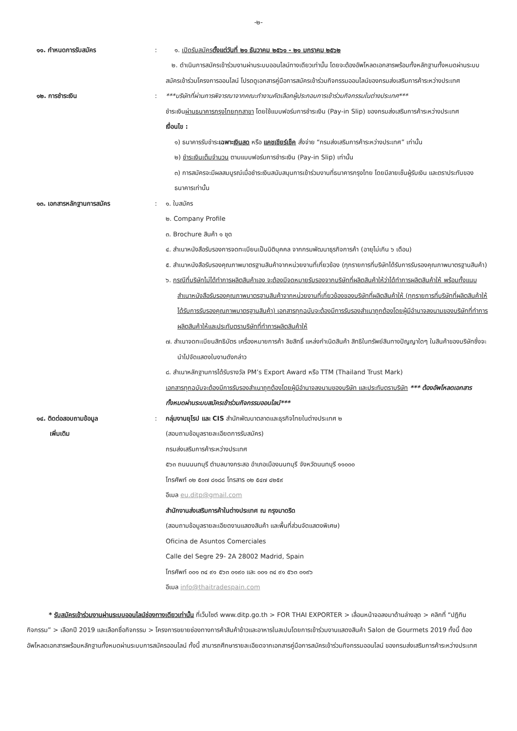-๒-
๑๑. กำหนดการรับสมัคร : ๑. เปิดรับสมัครตั้งแต่วันที่ ๒๑ ธันวาคม ๒๕๖๑ - ๒๑ มกราคม ๒๕๖๒
๒. ดำเนินการสมัครเข้าร่วมงานผ่านระบบออนไลน์ทางเดียวเท่านั้น โดยจะต้องอัพโหลดเอกสารพร้อมทั้งหลักฐานทั้งหมดผ่านระบบสมัครเข้าร่วมโครงการออนไลน์ โปรดดูเอกสารคู่มือการสมัครเข้าร่วมกิจกรรมออนไลน์ของกรมส่งเสริมการค้าระหว่างประเทศ
๑๒. การชำระเงิน : ***บริษัทที่ผ่านการพิจารณาจากคณะทำงานคัดเลือกผู้ประกอบการเข้าร่วมกิจกรรมในต่างประเทศ***
ชำระเงินผ่านธนาคารกรุงไทยทุกสาขา โดยใช้แบบฟอร์มการชำระเงิน (Pay-in Slip) ของกรมส่งเสริมการค้าระหว่างประเทศ
เงื่อนไข :
๑) ธนาคารรับชำระเฉพาะเงินสด หรือ แคชเชียร์เช็ค สั่งจ่าย “กรมส่งเสริมการค้าระหว่างประเทศ” เท่านั้น
๒) ชำระเงินเต็มจำนวน ตามแบบฟอร์มการชำระเงิน (Pay-in Slip) เท่านั้น
๓) การสมัครจะมีผลสมบูรณ์เมื่อชำระเงินสนับสนุนการเข้าร่วมงานที่ธนาคารกรุงไทย โดยมีลายเซ็นผู้รับเงิน และตราประทับของธนาคารเท่านั้น
๑๓. เอกสารหลักฐานการสมัคร : ๑. ใบสมัคร
๒. Company Profile
๓. Brochure สินค้า ๑ ชุด
๔. สำเนาหนังสือรับรองการจดทะเบียนเป็นนิติบุคคล จากกรมพัฒนาธุรกิจการค้า (อายุไม่เกิน ๖ เดือน)
๕. สำเนาหนังสือรับรองคุณภาพมาตรฐานสินค้าจากหน่วยงานที่เกี่ยวข้อง (ทุกรายการที่บริษัทได้รับการรับรองคุณภาพมาตรฐานสินค้า)
๖. กรณีที่บริษัทไม่ได้ทำการผลิตสินค้าเอง จะต้องมีจดหมายรับรองจากบริษัทที่ผลิตสินค้าให้ว่าได้ทำการผลิตสินค้าให้ พร้อมทั้งแนบสำเนาหนังสือรับรองคุณภาพมาตรฐานสินค้าจากหน่วยงานที่เกี่ยวข้องของบริษัทที่ผลิตสินค้าให้ (ทุกรายการที่บริษัทที่ผลิตสินค้าให้ได้รับการรับรองคุณภาพมาตรฐานสินค้า) เอกสารทุกฉบับจะต้องมีการรับรองสำเนาถูกต้องโดยผู้มีอำนาจลงนามของบริษัทที่ทำการผลิตสินค้าให้และประทับตราบริษัทที่ทำการผลิตสินค้าให้
๗. สำเนาจดทะเบียนสิทธิบัตร เครื่องหมายการค้า ลิขสิทธิ์ แหล่งกำเนิดสินค้า สิทธิในทรัพย์สินทางปัญญาใดๆ ในสินค้าของบริษัทซึ่งจะนำไปจัดแสดงในงานดังกล่าว
๘. สำเนาหลักฐานการได้รับรางวัล PM’s Export Award หรือ TTM (Thailand Trust Mark)
เอกสารทุกฉบับจะต้องมีการรับรองสำเนาถูกต้องโดยผู้มีอำนาจลงนามของบริษัท และประทับตราบริษัท *** ต้องอัพโหลดเอกสารทั้งหมดผ่านระบบสมัครเข้าร่วมกิจกรรมออนไลน์***
๑๔. ติดต่อสอบถามข้อมูล
เพิ่มเติม
: กลุ่มงานยุโรป และ CIS สำนักพัฒนาตลาดและธุรกิจไทยในต่างประเทศ ๒
(สอบถามข้อมูลรายละเอียดการรับสมัคร)
กรมส่งเสริมการค้าระหว่างประเทศ
๕๖๓ ถนนนนทบุรี ตำบลบางกระสอ อำเภอเมืองนนทบุรี จังหวัดนนทบุรี ๑๑๐๐๐
โทรศัพท์ ๐๒ ๕๐๗ ๘๑๘๘ โทรสาร ๐๒ ๕๔๗ ๔๒๕๙
อีเมล eu.ditp@gmail.com
สำนักงานส่งเสริมการค้าในต่างประเทศ ณ กรุงมาดริด
(สอบถามข้อมูลรายละเอียดงานแสดงสินค้า และพื้นที่ส่วนจัดแสดงพิเศษ)
Oficina de Asuntos Comerciales
Calle del Segre 29- 2A 28002 Madrid, Spain
โทรศัพท์ ๐๐๑ ๓๔ ๙๑ ๕๖๓ ๐๑๙๐ และ ๐๐๑ ๓๔ ๙๑ ๕๖๓ ๐๑๙๖
อีเมล info@thaitradespain.com
* รับสมัครเข้าร่วมงานผ่านระบบออนไลน์ช่องทางเดียวเท่านั้น ที่เว็บไซต์ www.ditp.go.th > FOR THAI EXPORTER > เลื่อนหน้าจอลงมาด้านล่างสุด > คลิกที่ “ปฏิทินกิจกรรม” > เลือกปี 2019 และเลือกชื่อกิจกรรม > โครงการขยายช่องทางการค้าสินค้าข้าวและอาหารในสเปนโดยการเข้าร่วมงานแสดงสินค้า Salon de Gourmets 2019 ทั้งนี้ ต้องอัพโหลดเอกสารพร้อมหลักฐานทั้งหมดผ่านระบบการสมัครออนไลน์ ทั้งนี้ สามารถศึกษารายละเอียดจากเอกสารคู่มือการสมัครเข้าร่วมกิจกรรมออนไลน์ ของกรมส่งเสริมการค้าระหว่างประเทศ